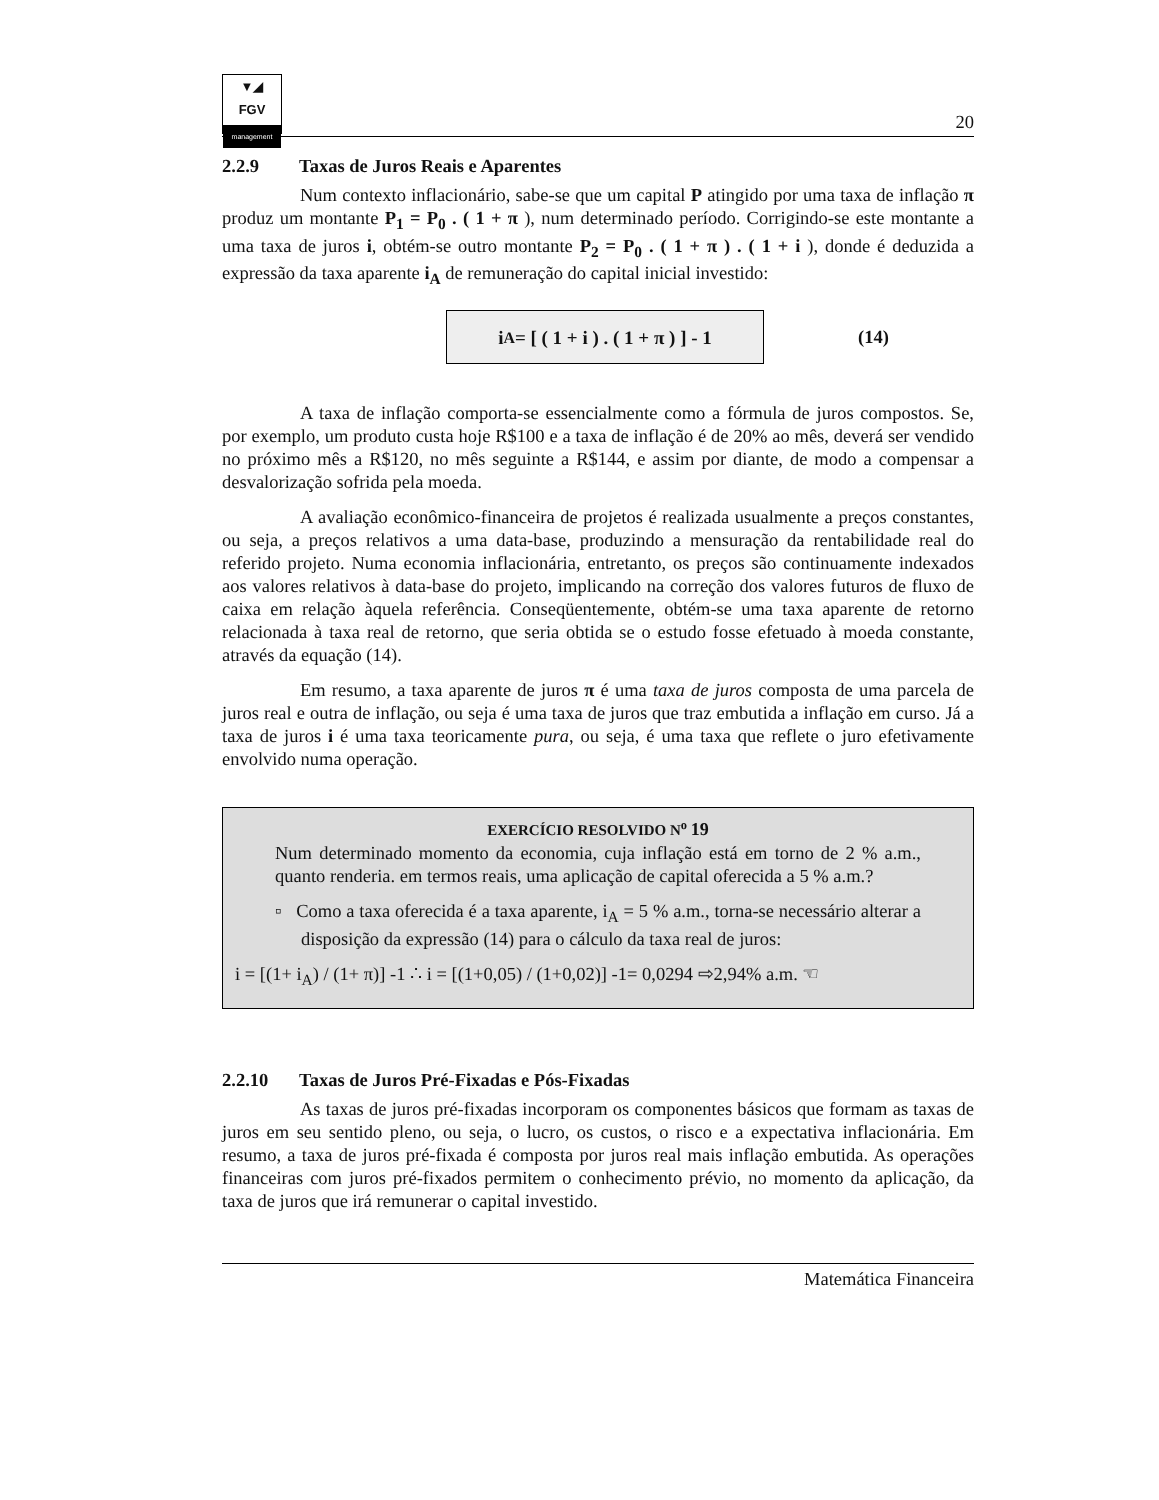▼◢
FGV
management
20
2.2.9 Taxas de Juros Reais e Aparentes
Num contexto inflacionário, sabe-se que um capital P atingido por uma taxa de inflação π produz um montante P<sub>1</sub> = P<sub>0</sub> . ( 1 + π ), num determinado período. Corrigindo-se este montante a uma taxa de juros i, obtém-se outro montante P<sub>2</sub> = P<sub>0</sub> . ( 1 + π ) . ( 1 + i ), donde é deduzida a expressão da taxa aparente i<sub>A</sub> de remuneração do capital inicial investido:
i<sub>A</sub> = [ ( 1 + i ) . ( 1 + π ) ] - 1
(14)
A taxa de inflação comporta-se essencialmente como a fórmula de juros compostos. Se, por exemplo, um produto custa hoje R$100 e a taxa de inflação é de 20% ao mês, deverá ser vendido no próximo mês a R$120, no mês seguinte a R$144, e assim por diante, de modo a compensar a desvalorização sofrida pela moeda.
A avaliação econômico-financeira de projetos é realizada usualmente a preços constantes, ou seja, a preços relativos a uma data-base, produzindo a mensuração da rentabilidade real do referido projeto. Numa economia inflacionária, entretanto, os preços são continuamente indexados aos valores relativos à data-base do projeto, implicando na correção dos valores futuros de fluxo de caixa em relação àquela referência. Conseqüentemente, obtém-se uma taxa aparente de retorno relacionada à taxa real de retorno, que seria obtida se o estudo fosse efetuado à moeda constante, através da equação (14).
Em resumo, a taxa aparente de juros π é uma taxa de juros composta de uma parcela de juros real e outra de inflação, ou seja é uma taxa de juros que traz embutida a inflação em curso. Já a taxa de juros i é uma taxa teoricamente pura, ou seja, é uma taxa que reflete o juro efetivamente envolvido numa operação.
EXERCÍCIO RESOLVIDO N<sup>o</sup> 19
Num determinado momento da economia, cuja inflação está em torno de 2 % a.m., quanto renderia. em termos reais, uma aplicação de capital oferecida a 5 % a.m.?
▫ Como a taxa oferecida é a taxa aparente, i<sub>A</sub> = 5 % a.m., torna-se necessário alterar a disposição da expressão (14) para o cálculo da taxa real de juros:
i = [(1+ i<sub>A</sub>) / (1+ π)] -1 ∴ i = [(1+0,05) / (1+0,02)] -1= 0,0294 ⇨2,94% a.m. ☜
2.2.10 Taxas de Juros Pré-Fixadas e Pós-Fixadas
As taxas de juros pré-fixadas incorporam os componentes básicos que formam as taxas de juros em seu sentido pleno, ou seja, o lucro, os custos, o risco e a expectativa inflacionária. Em resumo, a taxa de juros pré-fixada é composta por juros real mais inflação embutida. As operações financeiras com juros pré-fixados permitem o conhecimento prévio, no momento da aplicação, da taxa de juros que irá remunerar o capital investido.
Matemática Financeira